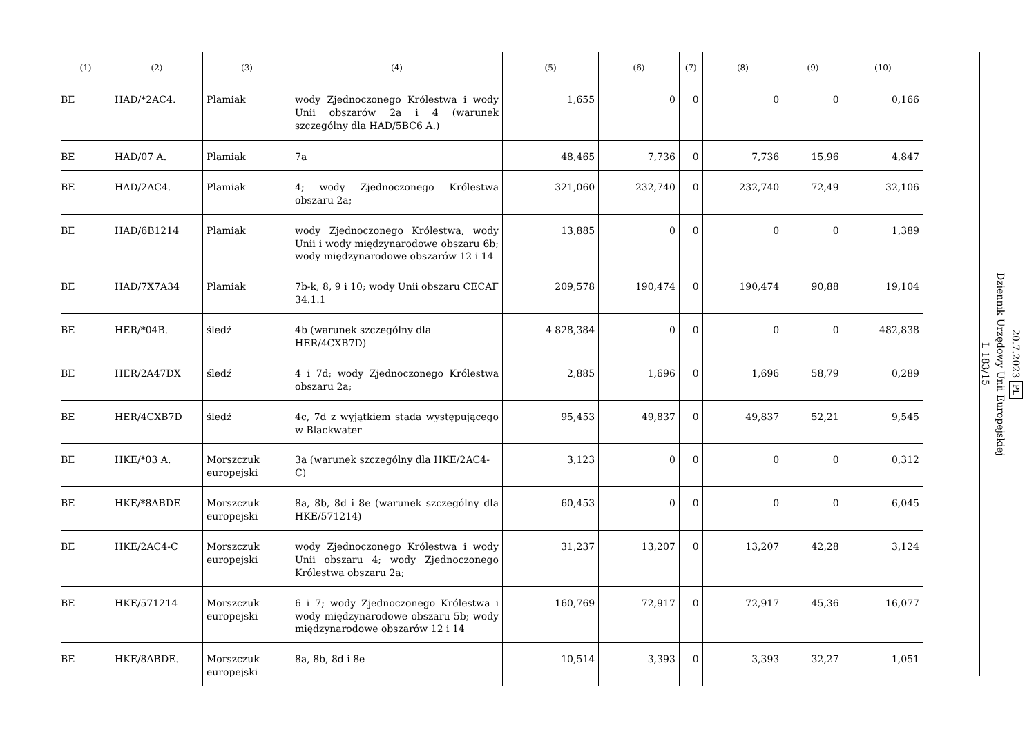| (1) | (2) | (3) | (4) | (5) | (6) | (7) | (8) | (9) | (10) |
| --- | --- | --- | --- | --- | --- | --- | --- | --- | --- |
| BE | HAD/*2AC4. | Plamiak | wody Zjednoczonego Królestwa i wody Unii obszarów 2a i 4 (warunek szczególny dla HAD/5BC6 A.) | 1,655 | 0 | 0 | 0 | 0 | 0,166 |
| BE | HAD/07 A. | Plamiak | 7a | 48,465 | 7,736 | 0 | 7,736 | 15,96 | 4,847 |
| BE | HAD/2AC4. | Plamiak | 4; wody Zjednoczonego Królestwa obszaru 2a; | 321,060 | 232,740 | 0 | 232,740 | 72,49 | 32,106 |
| BE | HAD/6B1214 | Plamiak | wody Zjednoczonego Królestwa, wody Unii i wody międzynarodowe obszaru 6b; wody międzynarodowe obszarów 12 i 14 | 13,885 | 0 | 0 | 0 | 0 | 1,389 |
| BE | HAD/7X7A34 | Plamiak | 7b-k, 8, 9 i 10; wody Unii obszaru CECAF 34.1.1 | 209,578 | 190,474 | 0 | 190,474 | 90,88 | 19,104 |
| BE | HER/*04B. | śledź | 4b (warunek szczególny dla HER/4CXB7D) | 4 828,384 | 0 | 0 | 0 | 0 | 482,838 |
| BE | HER/2A47DX | śledź | 4 i 7d; wody Zjednoczonego Królestwa obszaru 2a; | 2,885 | 1,696 | 0 | 1,696 | 58,79 | 0,289 |
| BE | HER/4CXB7D | śledź | 4c, 7d z wyjątkiem stada występującego w Blackwater | 95,453 | 49,837 | 0 | 49,837 | 52,21 | 9,545 |
| BE | HKE/*03 A. | Morszczuk europejski | 3a (warunek szczególny dla HKE/2AC4-C) | 3,123 | 0 | 0 | 0 | 0 | 0,312 |
| BE | HKE/*8ABDE | Morszczuk europejski | 8a, 8b, 8d i 8e (warunek szczególny dla HKE/571214) | 60,453 | 0 | 0 | 0 | 0 | 6,045 |
| BE | HKE/2AC4-C | Morszczuk europejski | wody Zjednoczonego Królestwa i wody Unii obszaru 4; wody Zjednoczonego Królestwa obszaru 2a; | 31,237 | 13,207 | 0 | 13,207 | 42,28 | 3,124 |
| BE | HKE/571214 | Morszczuk europejski | 6 i 7; wody Zjednoczonego Królestwa i wody międzynarodowe obszaru 5b; wody międzynarodowe obszarów 12 i 14 | 160,769 | 72,917 | 0 | 72,917 | 45,36 | 16,077 |
| BE | HKE/8ABDE. | Morszczuk europejski | 8a, 8b, 8d i 8e | 10,514 | 3,393 | 0 | 3,393 | 32,27 | 1,051 |
20.7.2023 PL
Dziennik Urzędowy Unii Europejskiej
L 183/15